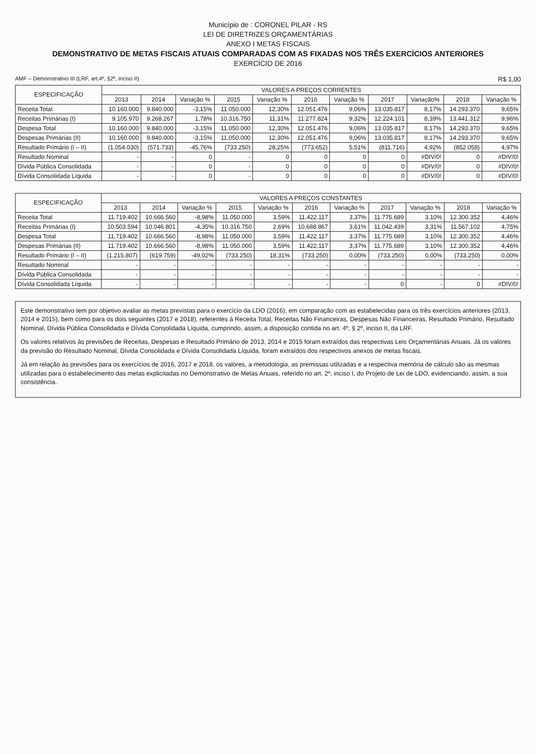Município de : CORONEL PILAR - RS
LEI DE DIRETRIZES ORÇAMENTÁRIAS
ANEXO I METAS FISCAIS
DEMONSTRATIVO DE METAS FISCAIS ATUAIS COMPARADAS COM AS FIXADAS NOS TRÊS EXERCÍCIOS ANTERIORES
EXERCÍCIO DE 2016
AMF – Demonstrativo III (LRF, art.4º, §2º, inciso II) R$ 1,00
| ESPECIFICAÇÃO | VALORES A PREÇOS CORRENTES | | | | | | | | | | |
| --- | --- | --- | --- | --- | --- | --- | --- | --- | --- | --- | --- |
| | 2013 | 2014 | Variação % | 2015 | Variação % | 2016 | Variação % | 2017 | Variação% | 2018 | Variação % |
| Receita Total | 10.160.000 | 9.840.000 | -3,15% | 11.050.000 | 12,30% | 12.051.476 | 9,06% | 13.035.817 | 8,17% | 14.293.370 | 9,65% |
| Receitas Primárias (I) | 9.105.970 | 9.268.267 | 1,78% | 10.316.750 | 11,31% | 11.277.824 | 9,32% | 12.224.101 | 8,39% | 13.441.312 | 9,96% |
| Despesa Total | 10.160.000 | 9.840.000 | -3,15% | 11.050.000 | 12,30% | 12.051.476 | 9,06% | 13.035.817 | 8,17% | 14.293.370 | 9,65% |
| Despesas Primárias (II) | 10.160.000 | 9.840.000 | -3,15% | 11.050.000 | 12,30% | 12.051.476 | 9,06% | 13.035.817 | 8,17% | 14.293.370 | 9,65% |
| Resultado Primário (I – II) | (1.054.030) | (571.733) | -45,76% | (733.250) | 28,25% | (773.652) | 5,51% | (811.716) | 4,92% | (852.058) | 4,97% |
| Resultado Nominal | - | - | 0 | - | 0 | 0 | 0 | 0 | #DIV/0! | 0 | #DIV/0! |
| Dívida Pública Consolidada | - | - | 0 | - | 0 | 0 | 0 | 0 | #DIV/0! | 0 | #DIV/0! |
| Dívida Consolidada Líquida | - | - | 0 | - | 0 | 0 | 0 | 0 | #DIV/0! | 0 | #DIV/0! |
| ESPECIFICAÇÃO | VALORES A PREÇOS CONSTANTES | | | | | | | | | | |
| --- | --- | --- | --- | --- | --- | --- | --- | --- | --- | --- | --- |
| | 2013 | 2014 | Variação % | 2015 | Variação % | 2016 | Variação % | 2017 | Variação % | 2018 | Variação % |
| Receita Total | 11.719.402 | 10.666.560 | -8,98% | 11.050.000 | 3,59% | 11.422.117 | 3,37% | 11.775.689 | 3,10% | 12.300.352 | 4,46% |
| Receitas Primárias (I) | 10.503.594 | 10.046.801 | -4,35% | 10.316.750 | 2,69% | 10.688.867 | 3,61% | 11.042.439 | 3,31% | 11.567.102 | 4,75% |
| Despesa Total | 11.719.402 | 10.666.560 | -8,98% | 11.050.000 | 3,59% | 11.422.117 | 3,37% | 11.775.689 | 3,10% | 12.300.352 | 4,46% |
| Despesas Primárias (II) | 11.719.402 | 10.666.560 | -8,98% | 11.050.000 | 3,59% | 11.422.117 | 3,37% | 11.775.689 | 3,10% | 12.300.352 | 4,46% |
| Resultado Primário (I – II) | (1.215.807) | (619.759) | -49,02% | (733.250) | 18,31% | (733.250) | 0,00% | (733.250) | 0,00% | (733.250) | 0,00% |
| Resultado Nominal | - | - | - | - | - | - | - | - | - | - | - |
| Dívida Pública Consolidada | - | - | - | - | - | - | - | - | - | - | - |
| Dívida Consolidada Líquida | - | - | - | - | - | - | - | 0 | - | 0 | #DIV/0! |
Este demonstrativo tem por objetivo avaliar as metas previstas para o exercício da LDO (2016), em comparação com as estabelecidas para os três exercícios anteriores (2013, 2014 e 2015), bem como para os dois seguintes (2017 e 2018), referentes à Receita Total, Receitas Não Financeiras, Despesas Não Financeiras, Resultado Primário, Resultado Nominal, Dívida Pública Consolidada e Dívida Consolidada Líquida, cumprindo, assim, a disposição contida no art. 4º, § 2º, inciso II, da LRF.
Os valores relativos às previsões de Receitas, Despesas e Resultado Primário de 2013, 2014 e 2015 foram extraídos das respectivas Leis Orçamentárias Anuais. Já os valores da previsão do Resultado Nominal, Dívida Consolidada e Dívida Consolidada Líquida, foram extraídos dos respectivos anexos de metas fiscais.
Já em relação às previsões para os exercícios de 2016, 2017 e 2018, os valores, a metodologia, as premissas utilizadas e a respectiva memória de cálculo são as mesmas utilizadas para o estabelecimento das metas explicitadas no Demonstrativo de Metas Anuais, referido no art. 2º, inciso I, do Projeto de Lei de LDO, evidenciando, assim, a sua consistência.